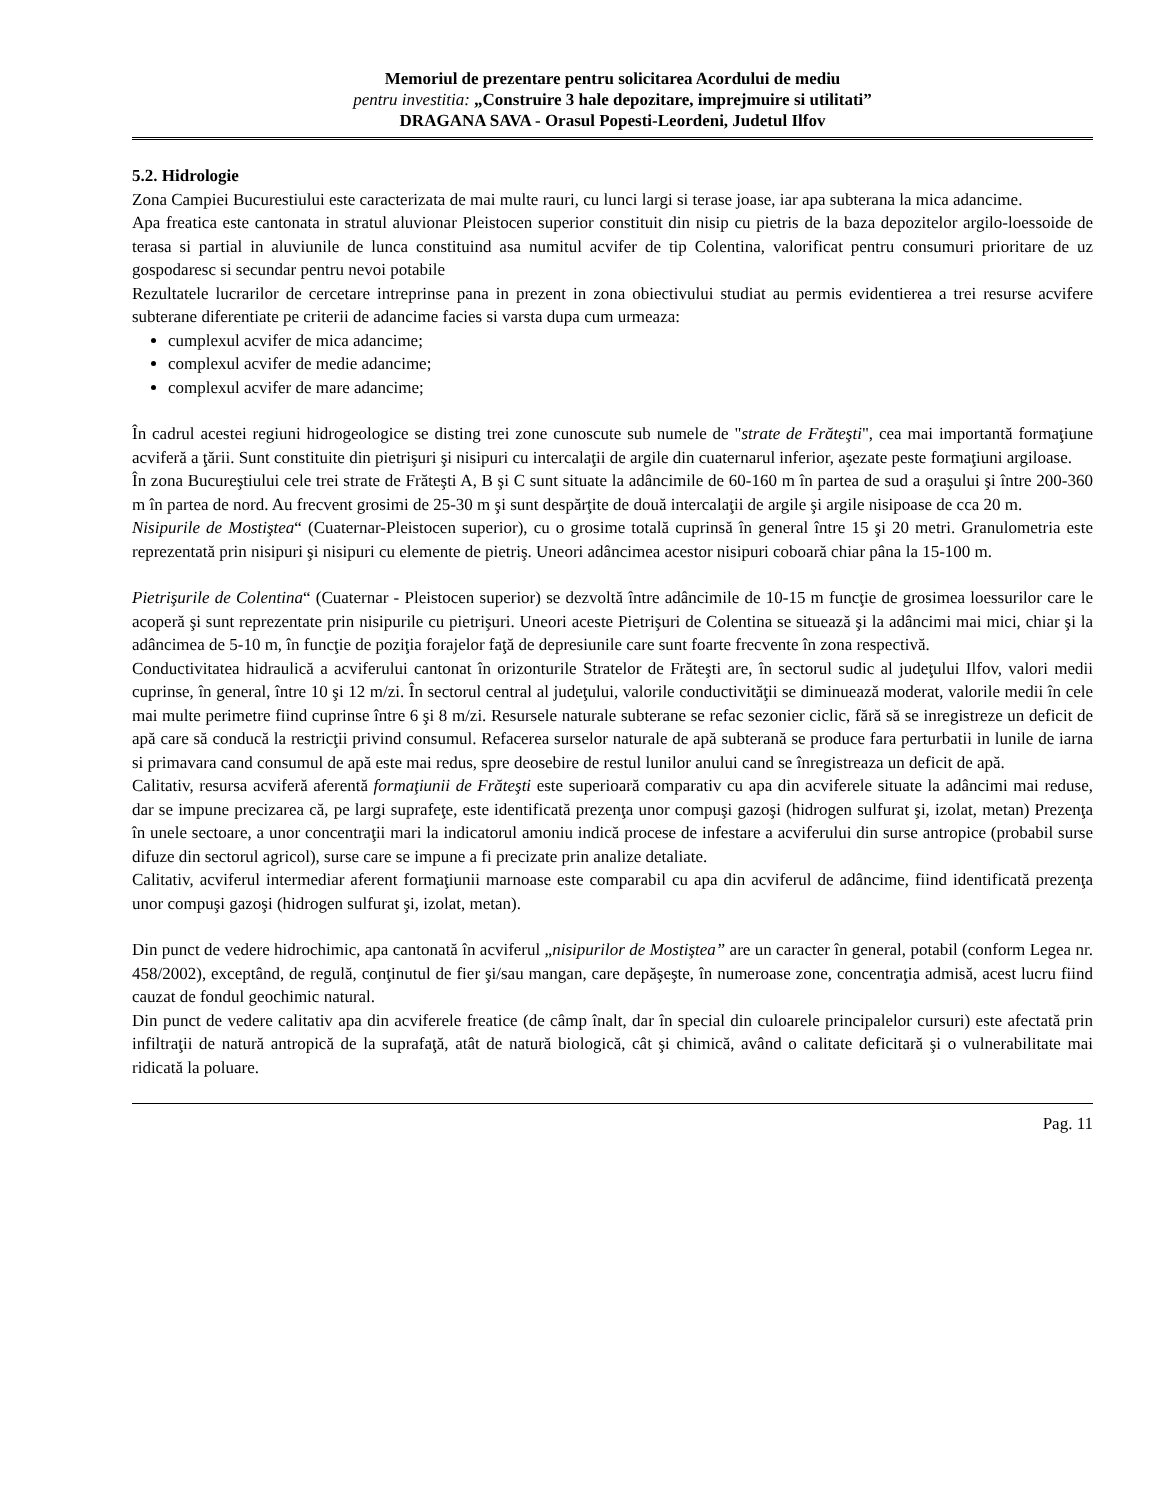Memoriul de prezentare pentru solicitarea Acordului de mediu
pentru investitia: „Construire 3 hale depozitare, imprejmuire si utilitati”
DRAGANA SAVA - Orasul Popesti-Leordeni, Judetul Ilfov
5.2. Hidrologie
Zona Campiei Bucurestiului este caracterizata de mai multe rauri, cu lunci largi si terase joase, iar apa subterana la mica adancime.
Apa freatica este cantonata in stratul aluvionar Pleistocen superior constituit din nisip cu pietris de la baza depozitelor argilo-loessoide de terasa si partial in aluviunile de lunca constituind asa numitul acvifer de tip Colentina, valorificat pentru consumuri prioritare de uz gospodaresc si secundar pentru nevoi potabile
Rezultatele lucrarilor de cercetare intreprinse pana in prezent in zona obiectivului studiat au permis evidentierea a trei resurse acvifere subterane diferentiate pe criterii de adancime facies si varsta dupa cum urmeaza:
cumplexul acvifer de mica adancime;
complexul acvifer de medie adancime;
complexul acvifer de mare adancime;
În cadrul acestei regiuni hidrogeologice se disting trei zone cunoscute sub numele de "strate de Frăteşti", cea mai importantă formaţiune acviferă a ţării. Sunt constituite din pietrişuri şi nisipuri cu intercalaţii de argile din cuaternarul inferior, aşezate peste formaţiuni argiloase.
În zona Bucureştiului cele trei strate de Frăteşti A, B şi C sunt situate la adâncimile de 60-160 m în partea de sud a oraşului şi între 200-360 m în partea de nord. Au frecvent grosimi de 25-30 m şi sunt despărţite de două intercalaţii de argile şi argile nisipoase de cca 20 m.
Nisipurile de Mostiştea“ (Cuaternar-Pleistocen superior), cu o grosime totală cuprinsă în general între 15 şi 20 metri. Granulometria este reprezentată prin nisipuri şi nisipuri cu elemente de pietriş. Uneori adâncimea acestor nisipuri coboară chiar pâna la 15-100 m.
Pietrişurile de Colentina“ (Cuaternar - Pleistocen superior) se dezvoltă între adâncimile de 10-15 m funcţie de grosimea loessurilor care le acoperă şi sunt reprezentate prin nisipurile cu pietrişuri. Uneori aceste Pietrişuri de Colentina se situează şi la adâncimi mai mici, chiar şi la adâncimea de 5-10 m, în funcţie de poziţia forajelor faţă de depresiunile care sunt foarte frecvente în zona respectivă.
Conductivitatea hidraulică a acviferului cantonat în orizonturile Stratelor de Frăteşti are, în sectorul sudic al judeţului Ilfov, valori medii cuprinse, în general, între 10 şi 12 m/zi. În sectorul central al judeţului, valorile conductivităţii se diminuează moderat, valorile medii în cele mai multe perimetre fiind cuprinse între 6 şi 8 m/zi. Resursele naturale subterane se refac sezonier ciclic, fără să se inregistreze un deficit de apă care să conducă la restricţii privind consumul. Refacerea surselor naturale de apă subterană se produce fara perturbatii in lunile de iarna si primavara cand consumul de apă este mai redus, spre deosebire de restul lunilor anului cand se înregistreaza un deficit de apă.
Calitativ, resursa acviferă aferentă formaţiunii de Frăteşti este superioară comparativ cu apa din acviferele situate la adâncimi mai reduse, dar se impune precizarea că, pe largi suprafeţe, este identificată prezenţa unor compuşi gazoşi (hidrogen sulfurat şi, izolat, metan) Prezenţa în unele sectoare, a unor concentraţii mari la indicatorul amoniu indică procese de infestare a acviferului din surse antropice (probabil surse difuze din sectorul agricol), surse care se impune a fi precizate prin analize detaliate.
Calitativ, acviferul intermediar aferent formaţiunii marnoase este comparabil cu apa din acviferul de adâncime, fiind identificată prezenţa unor compuşi gazoşi (hidrogen sulfurat şi, izolat, metan).
Din punct de vedere hidrochimic, apa cantonată în acviferul „nisipurilor de Mostiştea” are un caracter în general, potabil (conform Legea nr. 458/2002), exceptând, de regulă, conţinutul de fier şi/sau mangan, care depăşeşte, în numeroase zone, concentraţia admisă, acest lucru fiind cauzat de fondul geochimic natural.
Din punct de vedere calitativ apa din acviferele freatice (de câmp înalt, dar în special din culoarele principalelor cursuri) este afectată prin infiltraţii de natură antropică de la suprafaţă, atât de natură biologică, cât şi chimică, având o calitate deficitară şi o vulnerabilitate mai ridicată la poluare.
Pag. 11